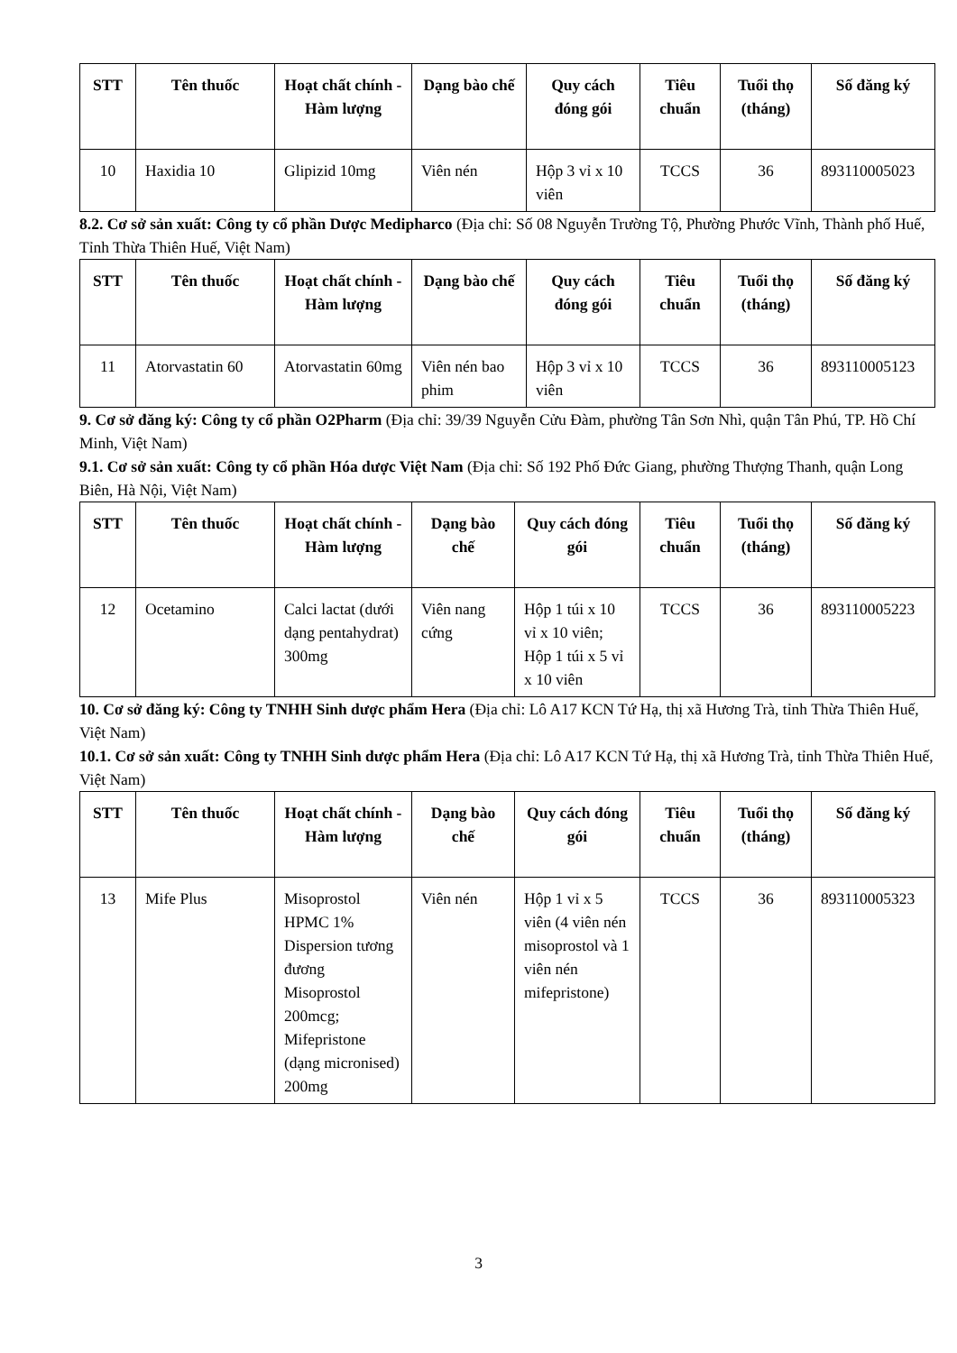| STT | Tên thuốc | Hoạt chất chính - Hàm lượng | Dạng bào chế | Quy cách đóng gói | Tiêu chuẩn | Tuổi thọ (tháng) | Số đăng ký |
| --- | --- | --- | --- | --- | --- | --- | --- |
| 10 | Haxidia 10 | Glipizid 10mg | Viên nén | Hộp 3 vỉ x 10 viên | TCCS | 36 | 893110005023 |
8.2. Cơ sở sản xuất: Công ty cổ phần Dược Medipharco (Địa chỉ: Số 08 Nguyễn Trường Tộ, Phường Phước Vĩnh, Thành phố Huế, Tỉnh Thừa Thiên Huế, Việt Nam)
| STT | Tên thuốc | Hoạt chất chính - Hàm lượng | Dạng bào chế | Quy cách đóng gói | Tiêu chuẩn | Tuổi thọ (tháng) | Số đăng ký |
| --- | --- | --- | --- | --- | --- | --- | --- |
| 11 | Atorvastatin 60 | Atorvastatin 60mg | Viên nén bao phim | Hộp 3 vỉ x 10 viên | TCCS | 36 | 893110005123 |
9. Cơ sở đăng ký: Công ty cổ phần O2Pharm (Địa chỉ: 39/39 Nguyễn Cửu Đàm, phường Tân Sơn Nhì, quận Tân Phú, TP. Hồ Chí Minh, Việt Nam)
9.1. Cơ sở sản xuất: Công ty cổ phần Hóa dược Việt Nam (Địa chỉ: Số 192 Phố Đức Giang, phường Thượng Thanh, quận Long Biên, Hà Nội, Việt Nam)
| STT | Tên thuốc | Hoạt chất chính - Hàm lượng | Dạng bào chế | Quy cách đóng gói | Tiêu chuẩn | Tuổi thọ (tháng) | Số đăng ký |
| --- | --- | --- | --- | --- | --- | --- | --- |
| 12 | Ocetamino | Calci lactat (dưới dạng pentahydrat) 300mg | Viên nang cứng | Hộp 1 túi x 10 vỉ x 10 viên; Hộp 1 túi x 5 vỉ x 10 viên | TCCS | 36 | 893110005223 |
10. Cơ sở đăng ký: Công ty TNHH Sinh dược phẩm Hera (Địa chỉ: Lô A17 KCN Tứ Hạ, thị xã Hương Trà, tỉnh Thừa Thiên Huế, Việt Nam)
10.1. Cơ sở sản xuất: Công ty TNHH Sinh dược phẩm Hera (Địa chỉ: Lô A17 KCN Tứ Hạ, thị xã Hương Trà, tỉnh Thừa Thiên Huế, Việt Nam)
| STT | Tên thuốc | Hoạt chất chính - Hàm lượng | Dạng bào chế | Quy cách đóng gói | Tiêu chuẩn | Tuổi thọ (tháng) | Số đăng ký |
| --- | --- | --- | --- | --- | --- | --- | --- |
| 13 | Mife Plus | Misoprostol HPMC 1% Dispersion tương đương Misoprostol 200mcg; Mifepristone (dạng micronised) 200mg | Viên nén | Hộp 1 vỉ x 5 viên (4 viên nén misoprostol và 1 viên nén mifepristone) | TCCS | 36 | 893110005323 |
3